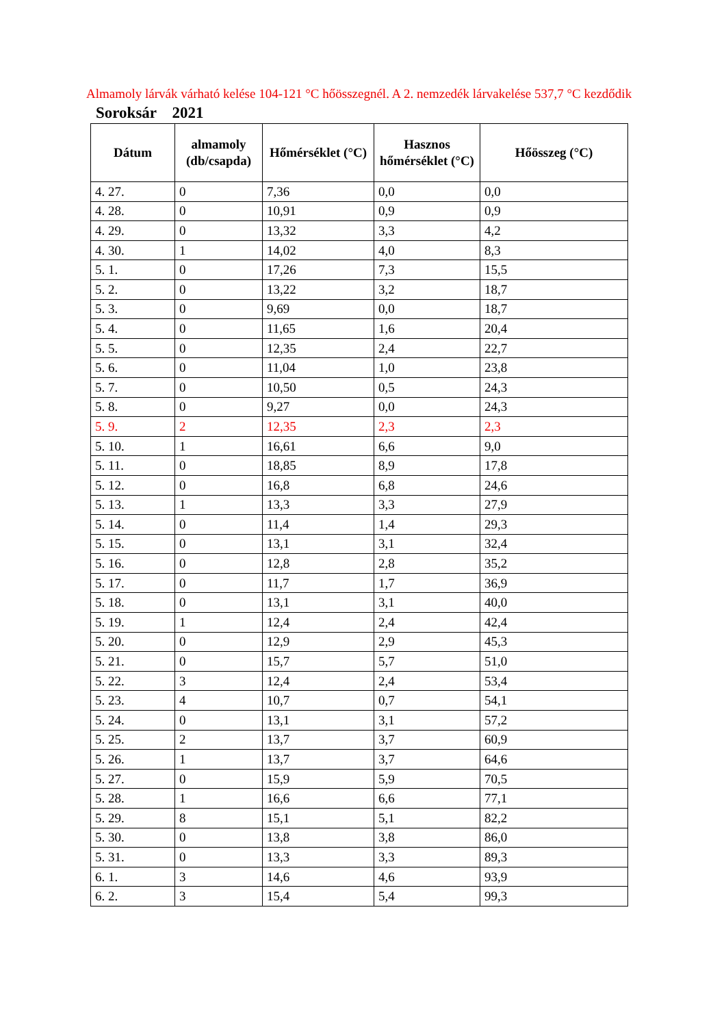Almamoly lárvák várható kelése 104-121 °C hőösszegnél. A 2. nemzedék lárvakelése 537,7 °C kezdődik
Soroksár 2021
| Dátum | almamoly (db/csapda) | Hőmérséklet (°C) | Hasznos hőmérséklet (°C) | Hőösszeg (°C) |
| --- | --- | --- | --- | --- |
| 4. 27. | 0 | 7,36 | 0,0 | 0,0 |
| 4. 28. | 0 | 10,91 | 0,9 | 0,9 |
| 4. 29. | 0 | 13,32 | 3,3 | 4,2 |
| 4. 30. | 1 | 14,02 | 4,0 | 8,3 |
| 5. 1. | 0 | 17,26 | 7,3 | 15,5 |
| 5. 2. | 0 | 13,22 | 3,2 | 18,7 |
| 5. 3. | 0 | 9,69 | 0,0 | 18,7 |
| 5. 4. | 0 | 11,65 | 1,6 | 20,4 |
| 5. 5. | 0 | 12,35 | 2,4 | 22,7 |
| 5. 6. | 0 | 11,04 | 1,0 | 23,8 |
| 5. 7. | 0 | 10,50 | 0,5 | 24,3 |
| 5. 8. | 0 | 9,27 | 0,0 | 24,3 |
| 5. 9. | 2 | 12,35 | 2,3 | 2,3 |
| 5. 10. | 1 | 16,61 | 6,6 | 9,0 |
| 5. 11. | 0 | 18,85 | 8,9 | 17,8 |
| 5. 12. | 0 | 16,8 | 6,8 | 24,6 |
| 5. 13. | 1 | 13,3 | 3,3 | 27,9 |
| 5. 14. | 0 | 11,4 | 1,4 | 29,3 |
| 5. 15. | 0 | 13,1 | 3,1 | 32,4 |
| 5. 16. | 0 | 12,8 | 2,8 | 35,2 |
| 5. 17. | 0 | 11,7 | 1,7 | 36,9 |
| 5. 18. | 0 | 13,1 | 3,1 | 40,0 |
| 5. 19. | 1 | 12,4 | 2,4 | 42,4 |
| 5. 20. | 0 | 12,9 | 2,9 | 45,3 |
| 5. 21. | 0 | 15,7 | 5,7 | 51,0 |
| 5. 22. | 3 | 12,4 | 2,4 | 53,4 |
| 5. 23. | 4 | 10,7 | 0,7 | 54,1 |
| 5. 24. | 0 | 13,1 | 3,1 | 57,2 |
| 5. 25. | 2 | 13,7 | 3,7 | 60,9 |
| 5. 26. | 1 | 13,7 | 3,7 | 64,6 |
| 5. 27. | 0 | 15,9 | 5,9 | 70,5 |
| 5. 28. | 1 | 16,6 | 6,6 | 77,1 |
| 5. 29. | 8 | 15,1 | 5,1 | 82,2 |
| 5. 30. | 0 | 13,8 | 3,8 | 86,0 |
| 5. 31. | 0 | 13,3 | 3,3 | 89,3 |
| 6. 1. | 3 | 14,6 | 4,6 | 93,9 |
| 6. 2. | 3 | 15,4 | 5,4 | 99,3 |